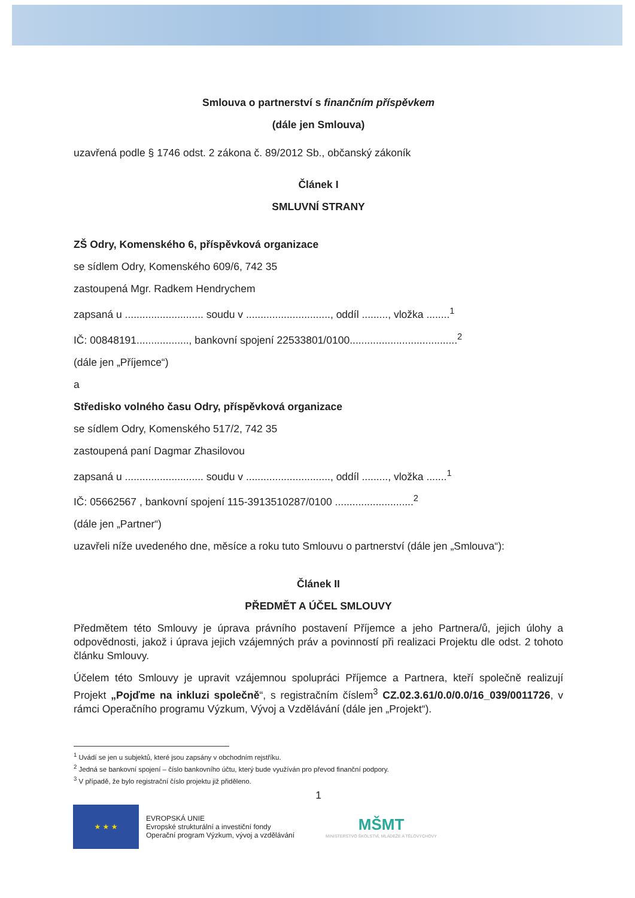Smlouva o partnerství s finančním příspěvkem
(dále jen Smlouva)
uzavřená podle § 1746 odst. 2 zákona č. 89/2012 Sb., občanský zákoník
Článek I
SMLUVNÍ STRANY
ZŠ Odry, Komenského 6, příspěvková organizace
se sídlem Odry, Komenského 609/6, 742 35
zastoupená Mgr. Radkem Hendrychem
zapsaná u ........................... soudu v ............................., oddíl ........., vložka ........<sup>1</sup>
IČ: 00848191.................., bankovní spojení 22533801/0100.....................................<sup>2</sup>
(dále jen „Příjemce“)
a
Středisko volného času Odry, příspěvková organizace
se sídlem Odry, Komenského 517/2, 742 35
zastoupená paní Dagmar Zhasilovou
zapsaná u ........................... soudu v ............................., oddíl ........., vložka .......<sup>1</sup>
IČ: 05662567 , bankovní spojení 115-3913510287/0100 ...........................<sup>2</sup>
(dále jen „Partner“)
uzavřeli níže uvedeného dne, měsíce a roku tuto Smlouvu o partnerství (dále jen „Smlouva“):
Článek II
PŘEDMĚT A ÚČEL SMLOUVY
Předmětem této Smlouvy je úprava právního postavení Příjemce a jeho Partnera/ů, jejich úlohy a odpovědnosti, jakož i úprava jejich vzájemných práv a povinností při realizaci Projektu dle odst. 2 tohoto článku Smlouvy.
Účelem této Smlouvy je upravit vzájemnou spolupráci Příjemce a Partnera, kteří společně realizují Projekt „Pojďme na inkluzi společně“, s registračním číslem<sup>3</sup> CZ.02.3.61/0.0/0.0/16_039/0011726, v rámci Operačního programu Výzkum, Vývoj a Vzdělávání (dále jen „Projekt“).
<sup>1</sup> Uvádí se jen u subjektů, které jsou zapsány v obchodním rejstříku.
<sup>2</sup> Jedná se bankovní spojení – číslo bankovního účtu, který bude využíván pro převod finanční podpory.
<sup>3</sup> V případě, že bylo registrační číslo projektu již přiděleno.
1
★ ★ ★
EVROPSKÁ UNIE
Evropské strukturální a investiční fondy
Operační program Výzkum, vývoj a vzdělávání
MŠMT
MINISTERSTVO ŠKOLSTVÍ, MLÁDEŽE A TĚLOVÝCHOVY